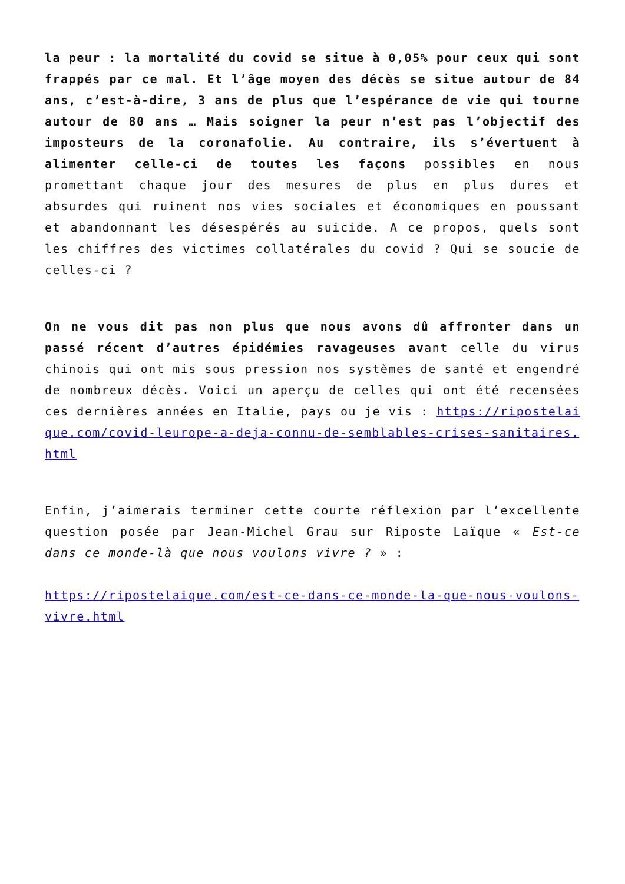la peur : la mortalité du covid se situe à 0,05% pour ceux qui sont frappés par ce mal. Et l’âge moyen des décès se situe autour de 84 ans, c’est-à-dire, 3 ans de plus que l’espérance de vie qui tourne autour de 80 ans … Mais soigner la peur n’est pas l’objectif des imposteurs de la coronafolie. Au contraire, ils s’évertuent à alimenter celle-ci de toutes les façons possibles en nous promettant chaque jour des mesures de plus en plus dures et absurdes qui ruinent nos vies sociales et économiques en poussant et abandonnant les désespérés au suicide. A ce propos, quels sont les chiffres des victimes collatérales du covid ? Qui se soucie de celles-ci ?
On ne vous dit pas non plus que nous avons dû affronter dans un passé récent d’autres épidémies ravageuses avant celle du virus chinois qui ont mis sous pression nos systèmes de santé et engendré de nombreux décès. Voici un aperçu de celles qui ont été recensées ces dernières années en Italie, pays ou je vis : https://ripostelaique.com/covid-leurope-a-deja-connu-de-semblables-crises-sanitaires.html
Enfin, j’aimerais terminer cette courte réflexion par l’excellente question posée par Jean-Michel Grau sur Riposte Laïque « Est-ce dans ce monde-là que nous voulons vivre ? » :
https://ripostelaique.com/est-ce-dans-ce-monde-la-que-nous-voulons-vivre.html